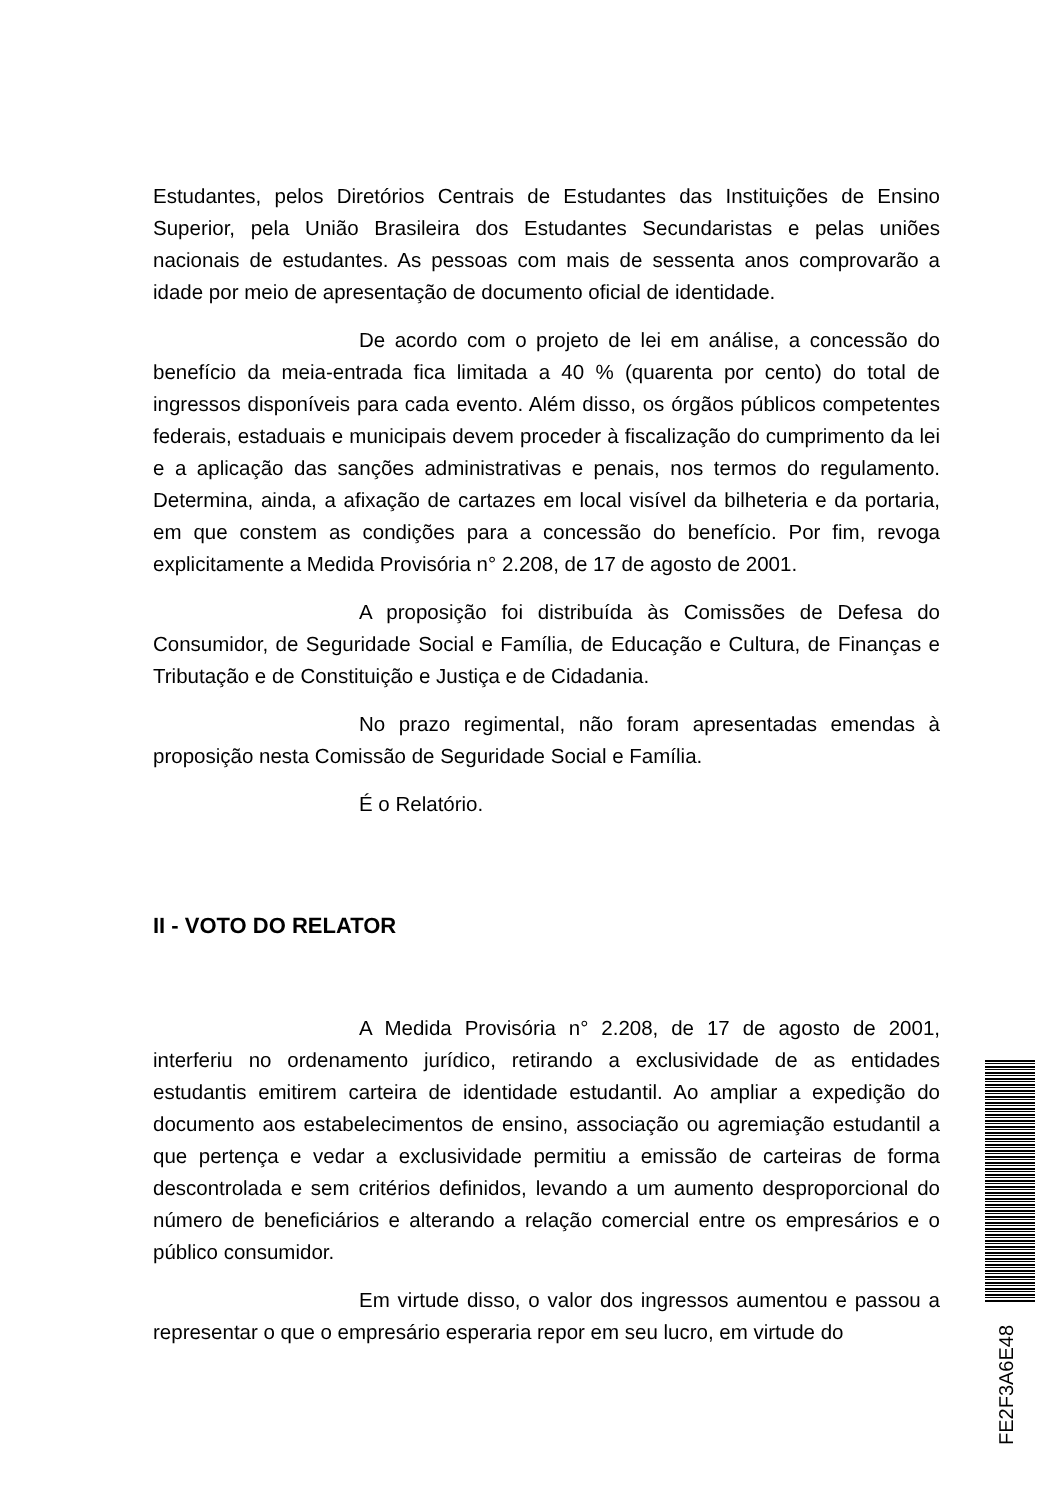Estudantes, pelos Diretórios Centrais de Estudantes das Instituições de Ensino Superior, pela União Brasileira dos Estudantes Secundaristas e pelas uniões nacionais de estudantes. As pessoas com mais de sessenta anos comprovarão a idade por meio de apresentação de documento oficial de identidade.
De acordo com o projeto de lei em análise, a concessão do benefício da meia-entrada fica limitada a 40 % (quarenta por cento) do total de ingressos disponíveis para cada evento. Além disso, os órgãos públicos competentes federais, estaduais e municipais devem proceder à fiscalização do cumprimento da lei e a aplicação das sanções administrativas e penais, nos termos do regulamento. Determina, ainda, a afixação de cartazes em local visível da bilheteria e da portaria, em que constem as condições para a concessão do benefício. Por fim, revoga explicitamente a Medida Provisória n° 2.208, de 17 de agosto de 2001.
A proposição foi distribuída às Comissões de Defesa do Consumidor, de Seguridade Social e Família, de Educação e Cultura, de Finanças e Tributação e de Constituição e Justiça e de Cidadania.
No prazo regimental, não foram apresentadas emendas à proposição nesta Comissão de Seguridade Social e Família.
É o Relatório.
II - VOTO DO RELATOR
A Medida Provisória n° 2.208, de 17 de agosto de 2001, interferiu no ordenamento jurídico, retirando a exclusividade de as entidades estudantis emitirem carteira de identidade estudantil. Ao ampliar a expedição do documento aos estabelecimentos de ensino, associação ou agremiação estudantil a que pertença e vedar a exclusividade permitiu a emissão de carteiras de forma descontrolada e sem critérios definidos, levando a um aumento desproporcional do número de beneficiários e alterando a relação comercial entre os empresários e o público consumidor.
Em virtude disso, o valor dos ingressos aumentou e passou a representar o que o empresário esperaria repor em seu lucro, em virtude do
FE2F3A6E48